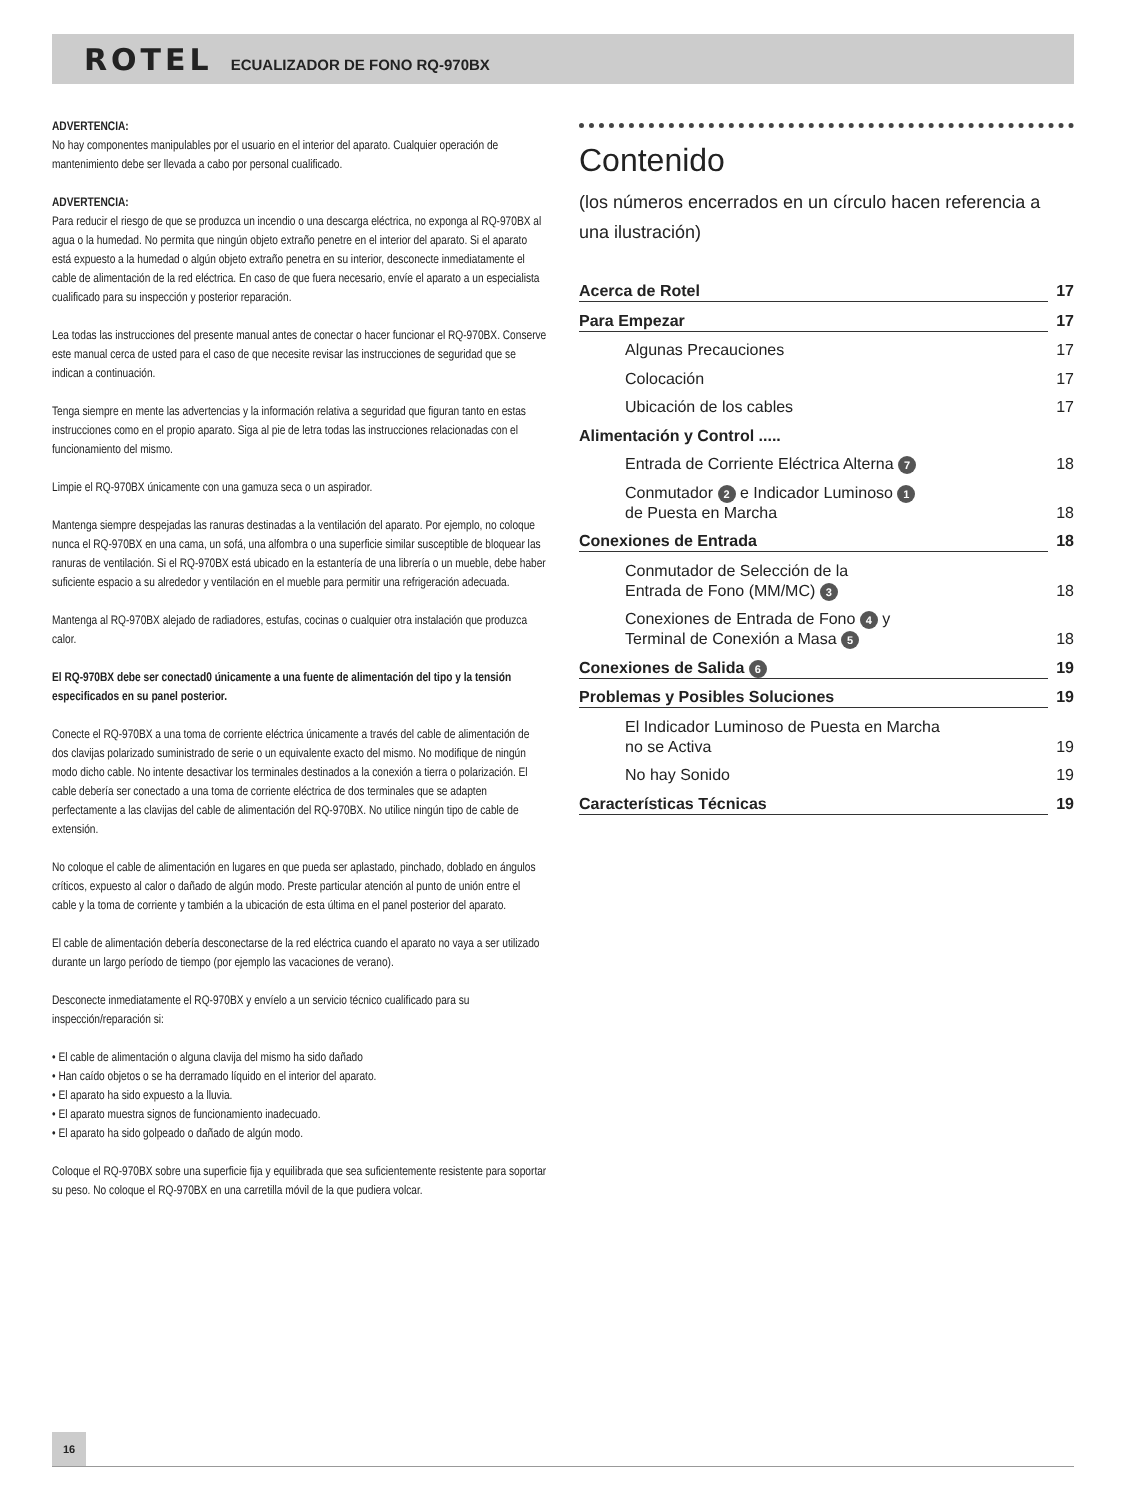ROTEL ECUALIZADOR DE FONO RQ-970BX
ADVERTENCIA:
No hay componentes manipulables por el usuario en el interior del aparato. Cualquier operación de mantenimiento debe ser llevada a cabo por personal cualificado.
ADVERTENCIA:
Para reducir el riesgo de que se produzca un incendio o una descarga eléctrica, no exponga al RQ-970BX al agua o la humedad. No permita que ningún objeto extraño penetre en el interior del aparato. Si el aparato está expuesto a la humedad o algún objeto extraño penetra en su interior, desconecte inmediatamente el cable de alimentación de la red eléctrica. En caso de que fuera necesario, envíe el aparato a un especialista cualificado para su inspección y posterior reparación.
Lea todas las instrucciones del presente manual antes de conectar o hacer funcionar el RQ-970BX. Conserve este manual cerca de usted para el caso de que necesite revisar las instrucciones de seguridad que se indican a continuación.
Tenga siempre en mente las advertencias y la información relativa a seguridad que figuran tanto en estas instrucciones como en el propio aparato. Siga al pie de letra todas las instrucciones relacionadas con el funcionamiento del mismo.
Limpie el RQ-970BX únicamente con una gamuza seca o un aspirador.
Mantenga siempre despejadas las ranuras destinadas a la ventilación del aparato. Por ejemplo, no coloque nunca el RQ-970BX en una cama, un sofá, una alfombra o una superficie similar susceptible de bloquear las ranuras de ventilación. Si el RQ-970BX está ubicado en la estantería de una librería o un mueble, debe haber suficiente espacio a su alrededor y ventilación en el mueble para permitir una refrigeración adecuada.
Mantenga al RQ-970BX alejado de radiadores, estufas, cocinas o cualquier otra instalación que produzca calor.
El RQ-970BX debe ser conectad0 únicamente a una fuente de alimentación del tipo y la tensión especificados en su panel posterior.
Conecte el RQ-970BX a una toma de corriente eléctrica únicamente a través del cable de alimentación de dos clavijas polarizado suministrado de serie o un equivalente exacto del mismo. No modifique de ningún modo dicho cable. No intente desactivar los terminales destinados a la conexión a tierra o polarización. El cable debería ser conectado a una toma de corriente eléctrica de dos terminales que se adapten perfectamente a las clavijas del cable de alimentación del RQ-970BX. No utilice ningún tipo de cable de extensión.
No coloque el cable de alimentación en lugares en que pueda ser aplastado, pinchado, doblado en ángulos críticos, expuesto al calor o dañado de algún modo. Preste particular atención al punto de unión entre el cable y la toma de corriente y también a la ubicación de esta última en el panel posterior del aparato.
El cable de alimentación debería desconectarse de la red eléctrica cuando el aparato no vaya a ser utilizado durante un largo período de tiempo (por ejemplo las vacaciones de verano).
Desconecte inmediatamente el RQ-970BX y envíelo a un servicio técnico cualificado para su inspección/reparación si:
• El cable de alimentación o alguna clavija del mismo ha sido dañado
• Han caído objetos o se ha derramado líquido en el interior del aparato.
• El aparato ha sido expuesto a la lluvia.
• El aparato muestra signos de funcionamiento inadecuado.
• El aparato ha sido golpeado o dañado de algún modo.
Coloque el RQ-970BX sobre una superficie fija y equilibrada que sea suficientemente resistente para soportar su peso. No coloque el RQ-970BX en una carretilla móvil de la que pudiera volcar.
Contenido
(los números encerrados en un círculo hacen referencia a una ilustración)
Acerca de Rotel 17
Para Empezar 17
Algunas Precauciones 17
Colocación 17
Ubicación de los cables 17
Alimentación y Control .....
Entrada de Corriente Eléctrica Alterna 7 18
Conmutador 2 e Indicador Luminoso 1
de Puesta en Marcha 18
Conexiones de Entrada 18
Conmutador de Selección de la
Entrada de Fono (MM/MC) 3 18
Conexiones de Entrada de Fono 4 y
Terminal de Conexión a Masa 5 18
Conexiones de Salida 6 19
Problemas y Posibles Soluciones 19
El Indicador Luminoso de Puesta en Marcha
no se Activa 19
No hay Sonido 19
Características Técnicas 19
16